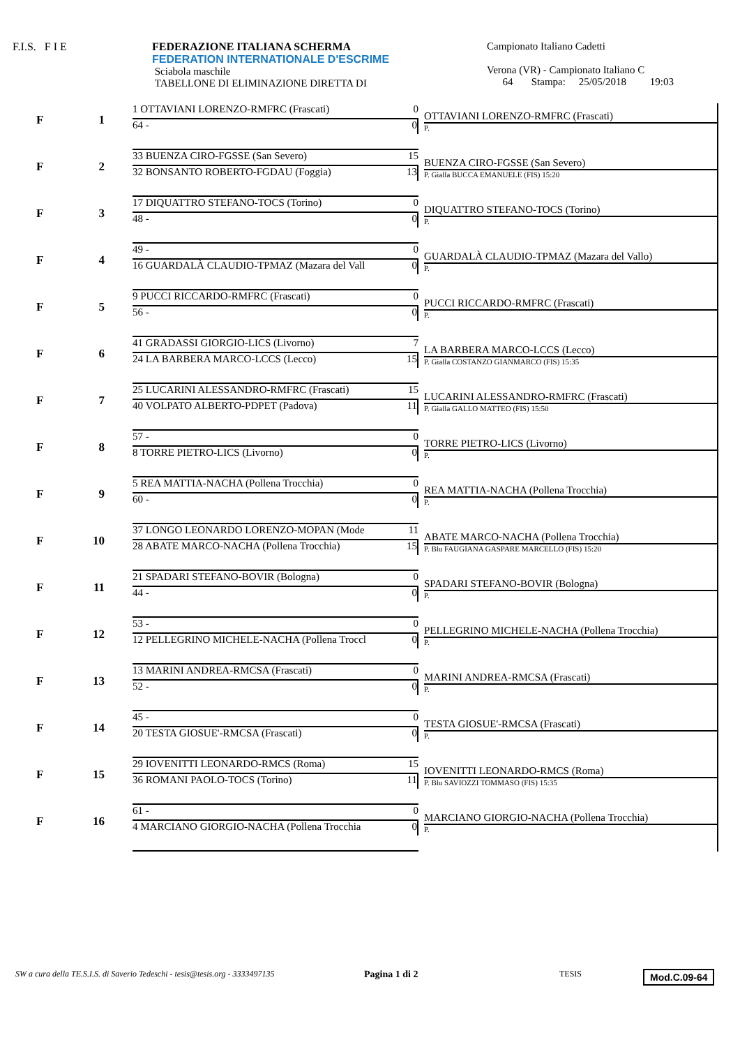F.I.S. F I E FEDERAZIONE ITALIANA SCHERMA
FEDERATION INTERNATIONALE D'ESCRIME
Sciabola maschile
TABELLONE DI ELIMINAZIONE DIRETTA DI
Campionato Italiano Cadetti
Verona (VR) - Campionato Italiano C
64 Stampa: 25/05/2018 19:03
F 1
1 OTTAVIANI LORENZO-RMFRC (Frascati) 0
64 - 0
OTTAVIANI LORENZO-RMFRC (Frascati)
P.
F 2
33 BUENZA CIRO-FGSSE (San Severo) 15
32 BONSANTO ROBERTO-FGDAU (Foggia) 13
BUENZA CIRO-FGSSE (San Severo)
P. Gialla BUCCA EMANUELE (FIS) 15:20
F 3
17 DIQUATTRO STEFANO-TOCS (Torino) 0
48 - 0
DIQUATTRO STEFANO-TOCS (Torino)
P.
F 4
49 - 0
16 GUARDALÀ CLAUDIO-TPMAZ (Mazara del Vall 0
GUARDALÀ CLAUDIO-TPMAZ (Mazara del Vallo)
P.
F 5
9 PUCCI RICCARDO-RMFRC (Frascati) 0
56 - 0
PUCCI RICCARDO-RMFRC (Frascati)
P.
F 6
41 GRADASSI GIORGIO-LICS (Livorno) 7
24 LA BARBERA MARCO-LCCS (Lecco) 15
LA BARBERA MARCO-LCCS (Lecco)
P. Gialla COSTANZO GIANMARCO (FIS) 15:35
F 7
25 LUCARINI ALESSANDRO-RMFRC (Frascati) 15
40 VOLPATO ALBERTO-PDPET (Padova) 11
LUCARINI ALESSANDRO-RMFRC (Frascati)
P. Gialla GALLO MATTEO (FIS) 15:50
F 8
57 - 0
8 TORRE PIETRO-LICS (Livorno) 0
TORRE PIETRO-LICS (Livorno)
P.
F 9
5 REA MATTIA-NACHA (Pollena Trocchia) 0
60 - 0
REA MATTIA-NACHA (Pollena Trocchia)
P.
F 10
37 LONGO LEONARDO LORENZO-MOPAN (Mode 11
28 ABATE MARCO-NACHA (Pollena Trocchia) 15
ABATE MARCO-NACHA (Pollena Trocchia)
P. Blu FAUGIANA GASPARE MARCELLO (FIS) 15:20
F 11
21 SPADARI STEFANO-BOVIR (Bologna) 0
44 - 0
SPADARI STEFANO-BOVIR (Bologna)
P.
F 12
53 - 0
12 PELLEGRINO MICHELE-NACHA (Pollena Troccl 0
PELLEGRINO MICHELE-NACHA (Pollena Trocchia)
P.
F 13
13 MARINI ANDREA-RMCSA (Frascati) 0
52 - 0
MARINI ANDREA-RMCSA (Frascati)
P.
F 14
45 - 0
20 TESTA GIOSUE'-RMCSA (Frascati) 0
TESTA GIOSUE'-RMCSA (Frascati)
P.
F 15
29 IOVENITTI LEONARDO-RMCS (Roma) 15
36 ROMANI PAOLO-TOCS (Torino) 11
IOVENITTI LEONARDO-RMCS (Roma)
P. Blu SAVIOZZI TOMMASO (FIS) 15:35
F 16
61 - 0
4 MARCIANO GIORGIO-NACHA (Pollena Trocchia 0
MARCIANO GIORGIO-NACHA (Pollena Trocchia)
P.
SW a cura della TE.S.I.S. di Saverio Tedeschi - tesis@tesis.org - 3333497135 Pagina 1 di 2 TESIS Mod.C.09-64